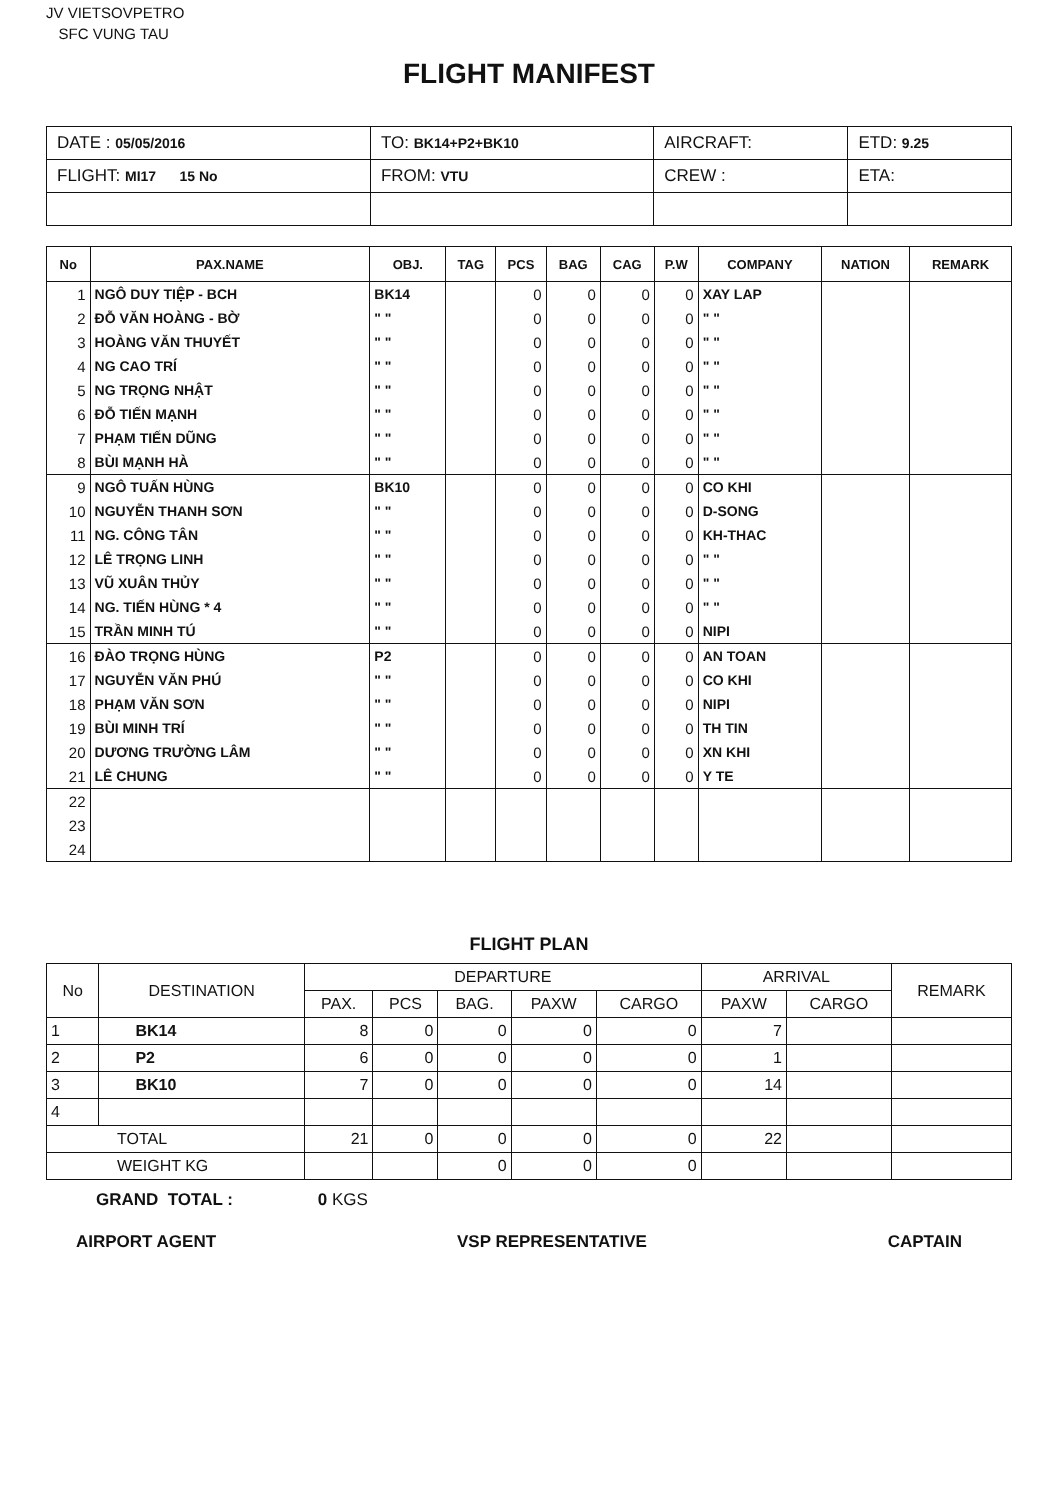JV VIETSOVPETRO
SFC VUNG TAU
FLIGHT MANIFEST
| DATE : 05/05/2016 | TO: BK14+P2+BK10 | AIRCRAFT: | ETD: 9.25 |
| FLIGHT: MI17 15 No | FROM: VTU | CREW : | ETA: |
| No | PAX.NAME | OBJ. | TAG | PCS | BAG | CAG | P.W | COMPANY | NATION | REMARK |
| --- | --- | --- | --- | --- | --- | --- | --- | --- | --- | --- |
| 1 | NGÔ DUY TIỆP - BCH | BK14 | | 0 | 0 | 0 | 0 | XAY LAP | | |
| 2 | ĐỖ VĂN HOÀNG - BỜ | " " | | 0 | 0 | 0 | 0 | " " | | |
| 3 | HOÀNG VĂN THUYẾT | " " | | 0 | 0 | 0 | 0 | " " | | |
| 4 | NG CAO TRÍ | " " | | 0 | 0 | 0 | 0 | " " | | |
| 5 | NG TRỌNG NHẬT | " " | | 0 | 0 | 0 | 0 | " " | | |
| 6 | ĐỖ TIẾN MẠNH | " " | | 0 | 0 | 0 | 0 | " " | | |
| 7 | PHẠM TIẾN DŨNG | " " | | 0 | 0 | 0 | 0 | " " | | |
| 8 | BÙI MẠNH HÀ | " " | | 0 | 0 | 0 | 0 | " " | | |
| 9 | NGÔ TUẤN HÙNG | BK10 | | 0 | 0 | 0 | 0 | CO KHI | | |
| 10 | NGUYỄN THANH SƠN | " " | | 0 | 0 | 0 | 0 | D-SONG | | |
| 11 | NG. CÔNG TÂN | " " | | 0 | 0 | 0 | 0 | KH-THAC | | |
| 12 | LÊ TRỌNG LINH | " " | | 0 | 0 | 0 | 0 | " " | | |
| 13 | VŨ XUÂN THỦY | " " | | 0 | 0 | 0 | 0 | " " | | |
| 14 | NG. TIẾN HÙNG * 4 | " " | | 0 | 0 | 0 | 0 | " " | | |
| 15 | TRẦN MINH TÚ | " " | | 0 | 0 | 0 | 0 | NIPI | | |
| 16 | ĐÀO TRỌNG HÙNG | P2 | | 0 | 0 | 0 | 0 | AN TOAN | | |
| 17 | NGUYỄN VĂN PHÚ | " " | | 0 | 0 | 0 | 0 | CO KHI | | |
| 18 | PHẠM VĂN SƠN | " " | | 0 | 0 | 0 | 0 | NIPI | | |
| 19 | BÙI MINH TRÍ | " " | | 0 | 0 | 0 | 0 | TH TIN | | |
| 20 | DƯƠNG TRƯỜNG LÂM | " " | | 0 | 0 | 0 | 0 | XN KHI | | |
| 21 | LÊ CHUNG | " " | | 0 | 0 | 0 | 0 | Y TE | | |
| 22 | | | | | | | | | | |
| 23 | | | | | | | | | | |
| 24 | | | | | | | | | | |
FLIGHT PLAN
| No | DESTINATION | DEPARTURE | | | | | ARRIVAL | | REMARK |
| --- | --- | --- | --- | --- | --- | --- | --- | --- | --- |
| | | PAX. | PCS | BAG. | PAXW | CARGO | PAXW | CARGO | |
| 1 | BK14 | 8 | 0 | 0 | 0 | 0 | 7 | | |
| 2 | P2 | 6 | 0 | 0 | 0 | 0 | 1 | | |
| 3 | BK10 | 7 | 0 | 0 | 0 | 0 | 14 | | |
| 4 | | | | | | | | | |
| TOTAL | | 21 | 0 | 0 | 0 | 0 | 22 | | |
| WEIGHT KG | | | | 0 | 0 | 0 | | | |
GRAND TOTAL : 0 KGS
AIRPORT AGENT VSP REPRESENTATIVE CAPTAIN